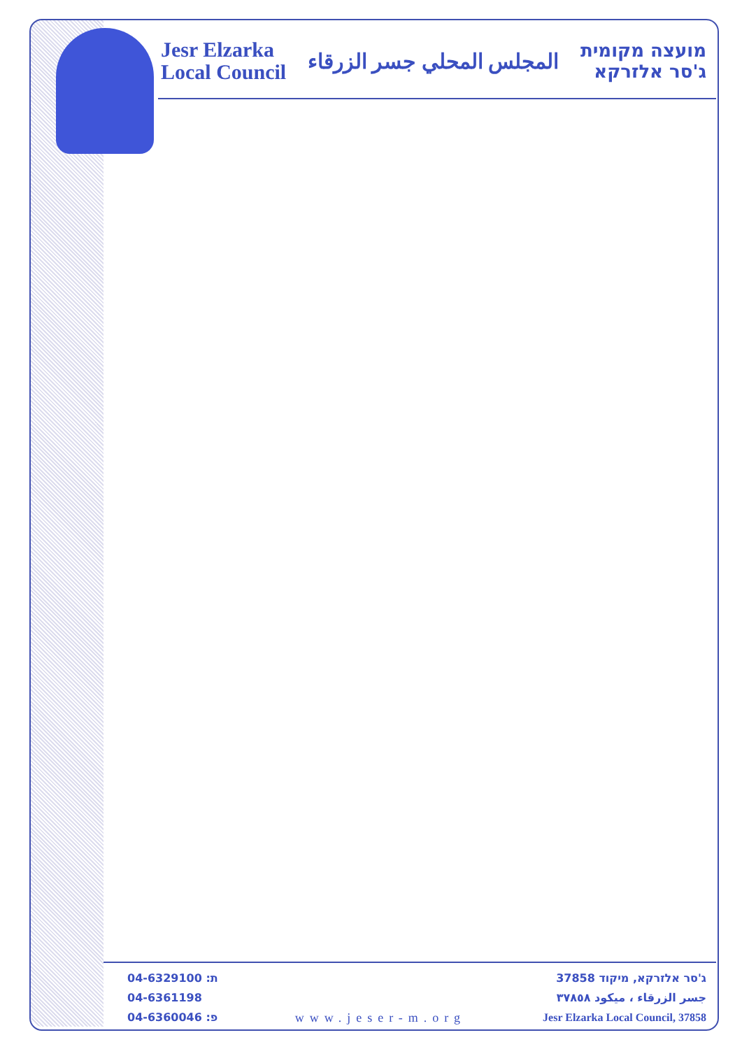Jesr Elzarka
Local Council
المجلس المحلي جسر الزرقاء
מועצה מקומית
ג'סר אלזרקא
04-6329100 :ת
04-6361198
04-6360046 :פ
www.jeser-m.org
ג'סר אלזרקא, מיקוד 37858
جسر الزرقاء ، ميكود ٣٧٨٥٨
Jesr Elzarka Local Council, 37858